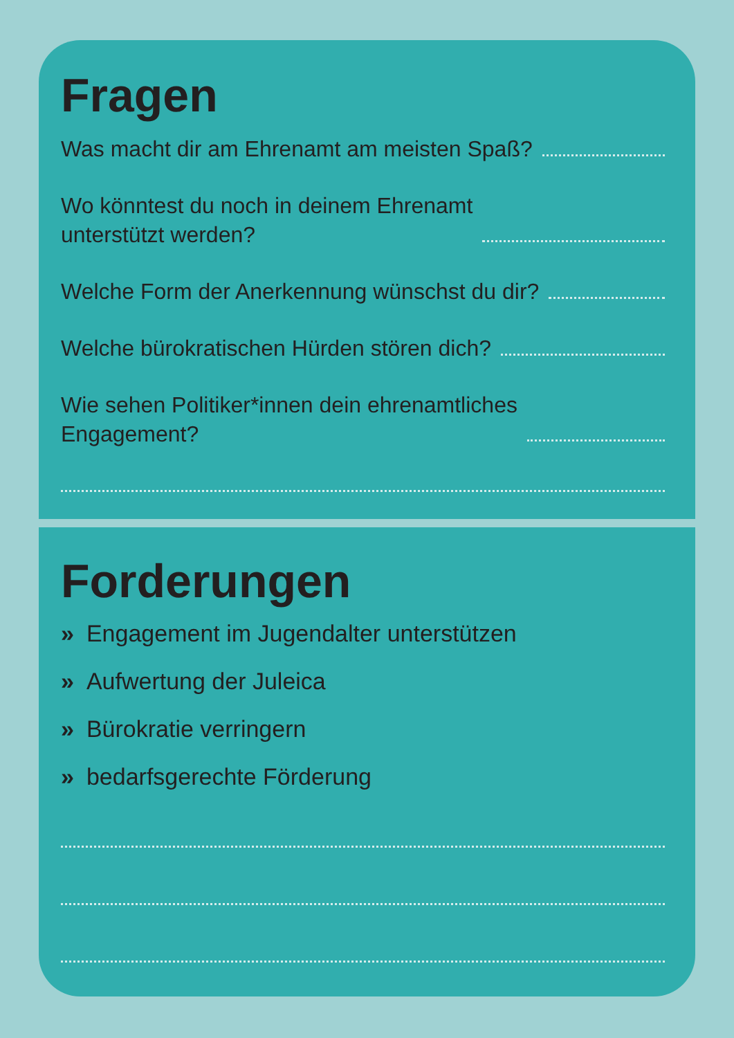Fragen
Was macht dir am Ehrenamt am meisten Spaß?
Wo könntest du noch in deinem Ehrenamt
unterstützt werden?
Welche Form der Anerkennung wünschst du dir?
Welche bürokratischen Hürden stören dich?
Wie sehen Politiker*innen dein ehrenamtliches
Engagement?
Forderungen
» Engagement im Jugendalter unterstützen
» Aufwertung der Juleica
» Bürokratie verringern
» bedarfsgerechte Förderung